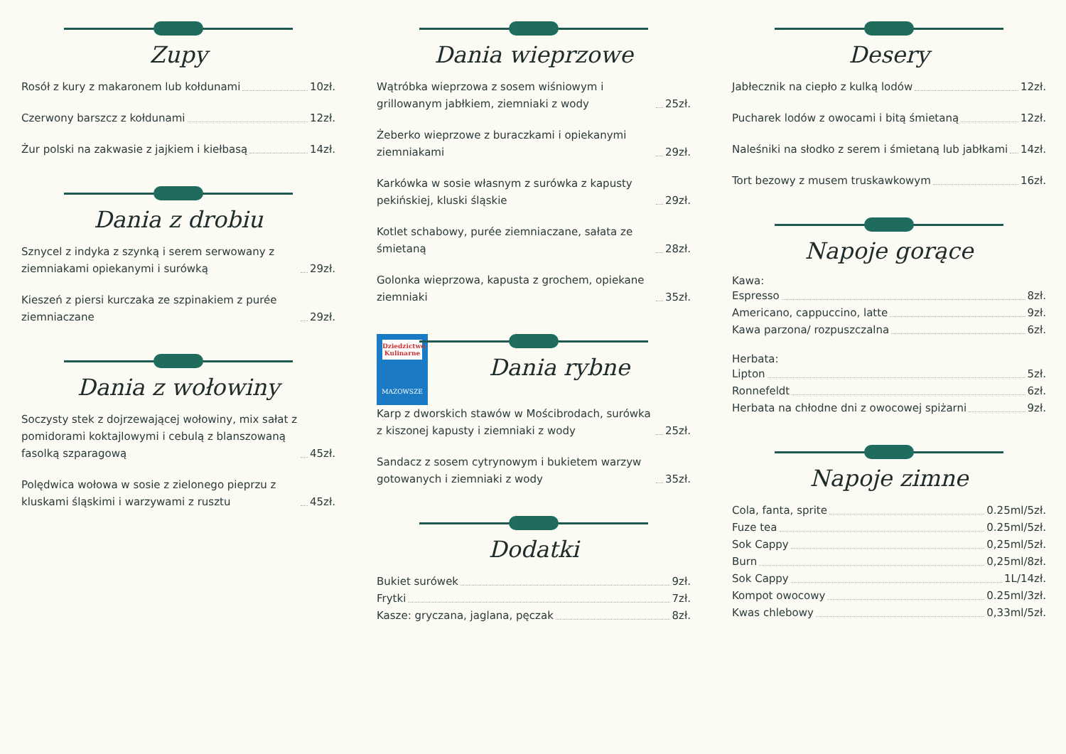Zupy
Rosół z kury z makaronem lub kołdunami 10zł.
Czerwony barszcz z kołdunami 12zł.
Żur polski na zakwasie z jajkiem i kiełbasą 14zł.
Dania z drobiu
Sznycel z indyka z szynką i serem serwowany z ziemniakami opiekanymi i surówką 29zł.
Kieszeń z piersi kurczaka ze szpinakiem z purée ziemniaczane 29zł.
Dania z wołowiny
Soczysty stek z dojrzewającej wołowiny, mix sałat z pomidorami koktajlowymi i cebulą z blanszowaną fasolką szparagową 45zł.
Polędwica wołowa w sosie z zielonego pieprzu z kluskami śląskimi i warzywami z rusztu 45zł.
Dania wieprzowe
Wątróbka wieprzowa z sosem wiśniowym i grillowanym jabłkiem, ziemniaki z wody 25zł.
Żeberko wieprzowe z buraczkami i opiekanymi ziemniakami 29zł.
Karkówka w sosie własnym z surówka z kapusty pekińskiej, kluski śląskie 29zł.
Kotlet schabowy, purée ziemniaczane, sałata ze śmietaną 28zł.
Golonka wieprzowa, kapusta z grochem, opiekane ziemniaki 35zł.
Dziedzictwo Kulinarne
MAZOWSZE
Dania rybne
Karp z dworskich stawów w Mościbrodach, surówka z kiszonej kapusty i ziemniaki z wody 25zł.
Sandacz z sosem cytrynowym i bukietem warzyw gotowanych i ziemniaki z wody 35zł.
Dodatki
Bukiet surówek 9zł.
Frytki 7zł.
Kasze: gryczana, jaglana, pęczak 8zł.
Desery
Jabłecznik na ciepło z kulką lodów 12zł.
Pucharek lodów z owocami i bitą śmietaną 12zł.
Naleśniki na słodko z serem i śmietaną lub jabłkami 14zł.
Tort bezowy z musem truskawkowym 16zł.
Napoje gorące
Kawa:
Espresso 8zł.
Americano, cappuccino, latte 9zł.
Kawa parzona/ rozpuszczalna 6zł.
Herbata:
Lipton 5zł.
Ronnefeldt 6zł.
Herbata na chłodne dni z owocowej spiżarni 9zł.
Napoje zimne
Cola, fanta, sprite 0.25ml/5zł.
Fuze tea 0.25ml/5zł.
Sok Cappy 0,25ml/5zł.
Burn 0,25ml/8zł.
Sok Cappy 1L/14zł.
Kompot owocowy 0.25ml/3zł.
Kwas chlebowy 0,33ml/5zł.